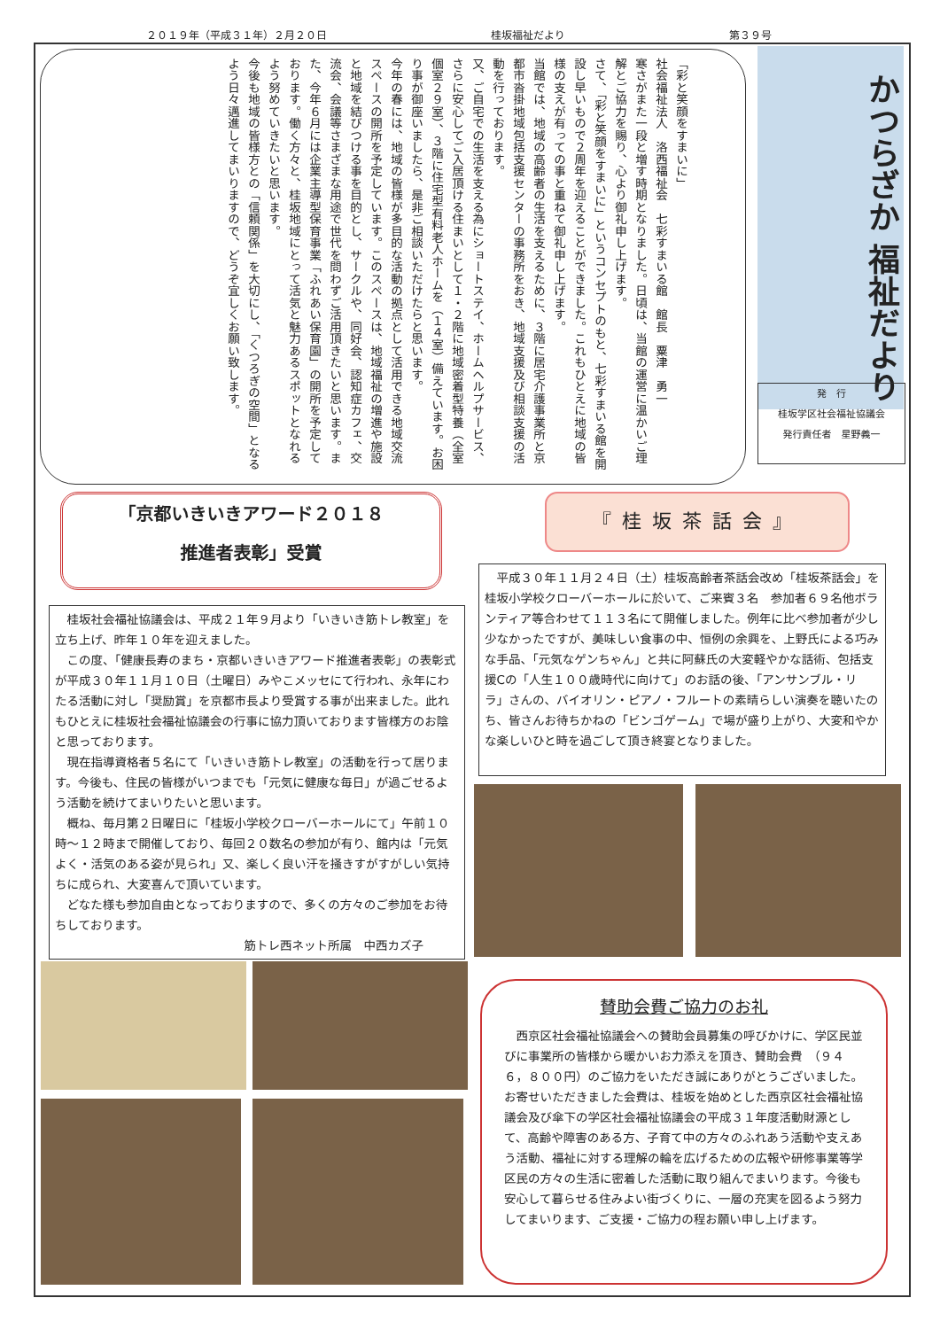２０１９年（平成３１年）２月２０日 桂坂福祉だより 第３９号
「彩と笑顔をすまいに」
社会福祉法人　洛西福祉会　七彩すまいる館　館長　粟津　勇一
寒さがまた一段と増す時期となりました。日頃は、当館の運営に温かいご理解とご協力を賜り、心より御礼申し上げます。
さて、「彩と笑顔をすまいに」というコンセプトのもと、七彩すまいる館を開設し早いもので２周年を迎えることができました。これもひとえに地域の皆様の支えが有っての事と重ねて御礼申し上げます。
当館では、地域の高齢者の生活を支えるために、３階に居宅介護事業所と京都市沓掛地域包括支援センターの事務所をおき、地域支援及び相談支援の活動を行っております。
又、ご自宅での生活を支える為にショートステイ、ホームヘルプサービス、さらに安心してご入居頂ける住まいとして１・２階に地域密着型特養（全室個室２９室）、３階に住宅型有料老人ホームを（１４室）備えています。お困り事が御座いましたら、是非ご相談いただけたらと思います。
今年の春には、地域の皆様が多目的な活動の拠点として活用できる地域交流スペースの開所を予定しています。このスペースは、地域福祉の増進や施設と地域を結びつける事を目的とし、サークルや、同好会、認知症カフェ、交流会、会議等さまざまな用途で世代を問わずご活用頂きたいと思います。また、今年６月には企業主導型保育事業「ふれあい保育園」の開所を予定しております。働く方々と、桂坂地域にとって活気と魅力あるスポットとなれるよう努めていきたいと思います。
今後も地域の皆様方との「信頼関係」を大切にし、「くつろぎの空間」となるよう日々邁進してまいりますので、どうぞ宜しくお願い致します。
かつらざか 福祉だより
発　行
桂坂学区社会福祉協議会
発行責任者　星野義一
「京都いきいきアワード２０１８
推進者表彰」受賞
『桂坂茶話会』
桂坂社会福祉協議会は、平成２１年９月より「いきいき筋トレ教室」を立ち上げ、昨年１０年を迎えました。
この度、「健康長寿のまち・京都いきいきアワード推進者表彰」の表彰式が平成３０年１１月１０日（土曜日）みやこメッセにて行われ、永年にわたる活動に対し「奨励賞」を京都市長より受賞する事が出来ました。此れもひとえに桂坂社会福祉協議会の行事に協力頂いております皆様方のお陰と思っております。
現在指導資格者５名にて「いきいき筋トレ教室」の活動を行って居ります。今後も、住民の皆様がいつまでも「元気に健康な毎日」が過ごせるよう活動を続けてまいりたいと思います。
概ね、毎月第２日曜日に「桂坂小学校クローバーホールにて」午前１０時～１２時まで開催しており、毎回２０数名の参加が有り、館内は「元気よく・活気のある姿が見られ」又、楽しく良い汗を掻きすがすがしい気持ちに成られ、大変喜んで頂いています。
どなた様も参加自由となっておりますので、多くの方々のご参加をお待ちしております。
筋トレ西ネット所属　中西カズ子
平成３０年１１月２４日（土）桂坂高齢者茶話会改め「桂坂茶話会」を桂坂小学校クローバーホールに於いて、ご来賓３名　参加者６９名他ボランティア等合わせて１１３名にて開催しました。例年に比べ参加者が少し少なかったですが、美味しい食事の中、恒例の余興を、上野氏による巧みな手品、「元気なゲンちゃん」と共に阿蘇氏の大変軽やかな話術、包括支援Cの「人生１００歳時代に向けて」のお話の後、「アンサンブル・リラ」さんの、バイオリン・ピアノ・フルートの素晴らしい演奏を聴いたのち、皆さんお待ちかねの「ビンゴゲーム」で場が盛り上がり、大変和やかな楽しいひと時を過ごして頂き終宴となりました。
賛助会費ご協力のお礼
西京区社会福祉協議会への賛助会員募集の呼びかけに、学区民並びに事業所の皆様から暖かいお力添えを頂き、賛助会費　（９４６，８００円）のご協力をいただき誠にありがとうございました。お寄せいただきました会費は、桂坂を始めとした西京区社会福祉協議会及び傘下の学区社会福祉協議会の平成３１年度活動財源として、高齢や障害のある方、子育て中の方々のふれあう活動や支えあう活動、福祉に対する理解の輪を広げるための広報や研修事業等学区民の方々の生活に密着した活動に取り組んでまいります。今後も安心して暮らせる住みよい街づくりに、一層の充実を図るよう努力してまいります、ご支援・ご協力の程お願い申し上げます。